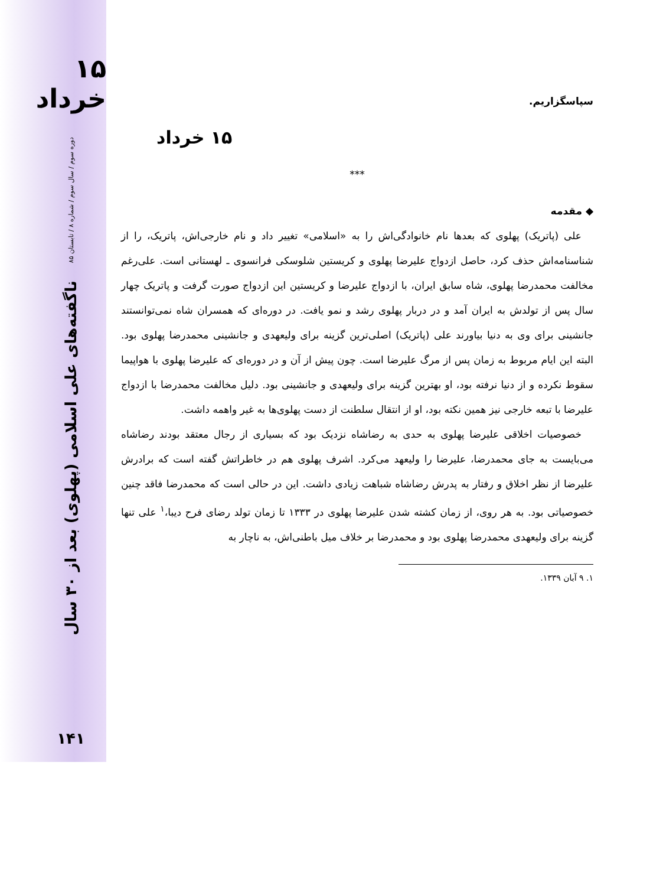۱۵ خرداد
دوره سوم / سال سوم / شماره ۸ / تابستان ۸۵
ناگفته‌های علی اسلامی (پهلوی) بعد از ۳۰ سال
۱۴۱
سپاسگزاریم.
۱۵ خرداد
***
◆ مقدمه
علی (پاتریک) پهلوی که بعدها نام خانوادگی‌اش را به «اسلامی» تغییر داد و نام خارجی‌اش، پاتریک، را از شناسنامه‌اش حذف کرد، حاصل ازدواج علیرضا پهلوی و کریستین شلوسکی فرانسوی ـ لهستانی است. علی‌رغم مخالفت محمدرضا پهلوی، شاه سابق ایران، با ازدواج علیرضا و کریستین این ازدواج صورت گرفت و پاتریک چهار سال پس از تولدش به ایران آمد و در دربار پهلوی رشد و نمو یافت. در دوره‌ای که همسران شاه نمی‌توانستند جانشینی برای وی به دنیا بیاورند علی (پاتریک) اصلی‌ترین گزینه برای ولیعهدی و جانشینی محمدرضا پهلوی بود. البته این ایام مربوط به زمان پس از مرگ علیرضا است. چون پیش از آن و در دوره‌ای که علیرضا پهلوی با هواپیما سقوط نکرده و از دنیا نرفته بود، او بهترین گزینه برای ولیعهدی و جانشینی بود. دلیل مخالفت محمدرضا با ازدواج علیرضا با تبعه خارجی نیز همین نکته بود، او از انتقال سلطنت از دست پهلوی‌ها به غیر واهمه داشت.
خصوصیات اخلاقی علیرضا پهلوی به حدی به رضاشاه نزدیک بود که بسیاری از رجال معتقد بودند رضاشاه می‌بایست به جای محمدرضا، علیرضا را ولیعهد می‌کرد. اشرف پهلوی هم در خاطراتش گفته است که برادرش علیرضا از نظر اخلاق و رفتار به پدرش رضاشاه شباهت زیادی داشت. این در حالی است که محمدرضا فاقد چنین خصوصیاتی بود. به هر روی، از زمان کشته شدن علیرضا پهلوی در ۱۳۳۳ تا زمان تولد رضای فرح دیبا،<sup>۱</sup> علی تنها گزینه برای ولیعهدی محمدرضا پهلوی بود و محمدرضا بر خلاف میل باطنی‌اش، به ناچار به
۱. ۹ آبان ۱۳۳۹.